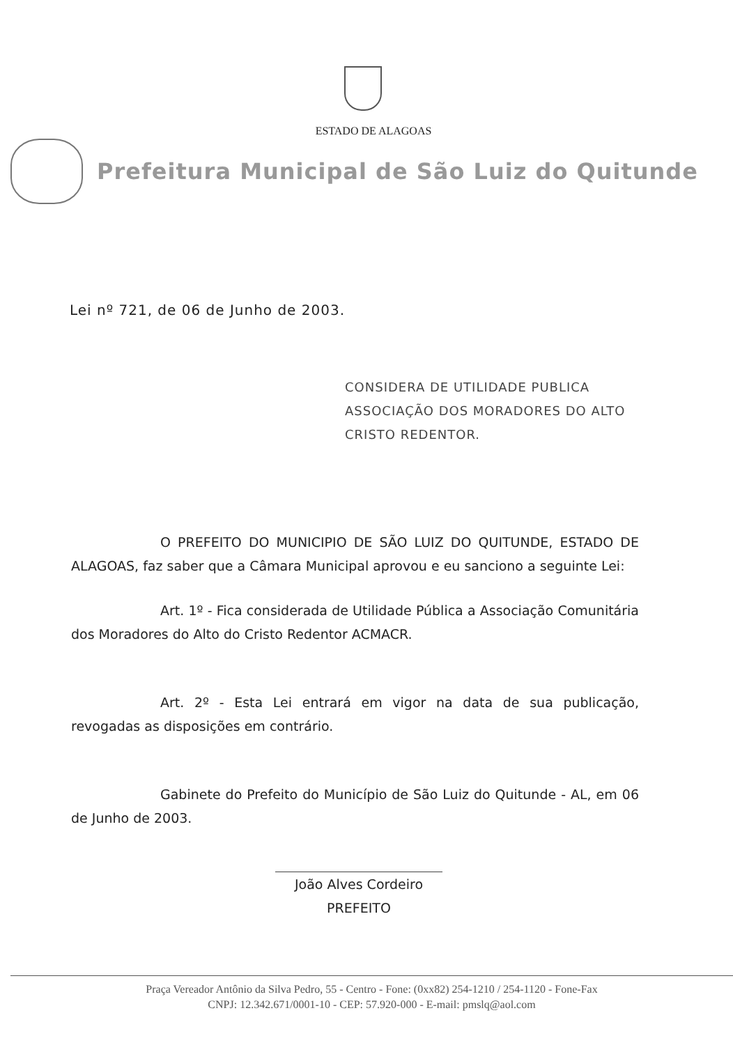ESTADO DE ALAGOAS
Prefeitura Municipal de São Luiz do Quitunde
Lei nº 721, de 06 de Junho de 2003.
CONSIDERA DE UTILIDADE PUBLICA ASSOCIAÇÃO DOS MORADORES DO ALTO CRISTO REDENTOR.
O PREFEITO DO MUNICIPIO DE SÃO LUIZ DO QUITUNDE, ESTADO DE ALAGOAS, faz saber que a Câmara Municipal aprovou e eu sanciono a seguinte Lei:
Art. 1º - Fica considerada de Utilidade Pública a Associação Comunitária dos Moradores do Alto do Cristo Redentor ACMACR.
Art. 2º - Esta Lei entrará em vigor na data de sua publicação, revogadas as disposições em contrário.
Gabinete do Prefeito do Município de São Luiz do Quitunde - AL, em 06 de Junho de 2003.
João Alves Cordeiro
PREFEITO
Praça Vereador Antônio da Silva Pedro, 55 - Centro - Fone: (0xx82) 254-1210 / 254-1120 - Fone-Fax
CNPJ: 12.342.671/0001-10 - CEP: 57.920-000 - E-mail: pmslq@aol.com